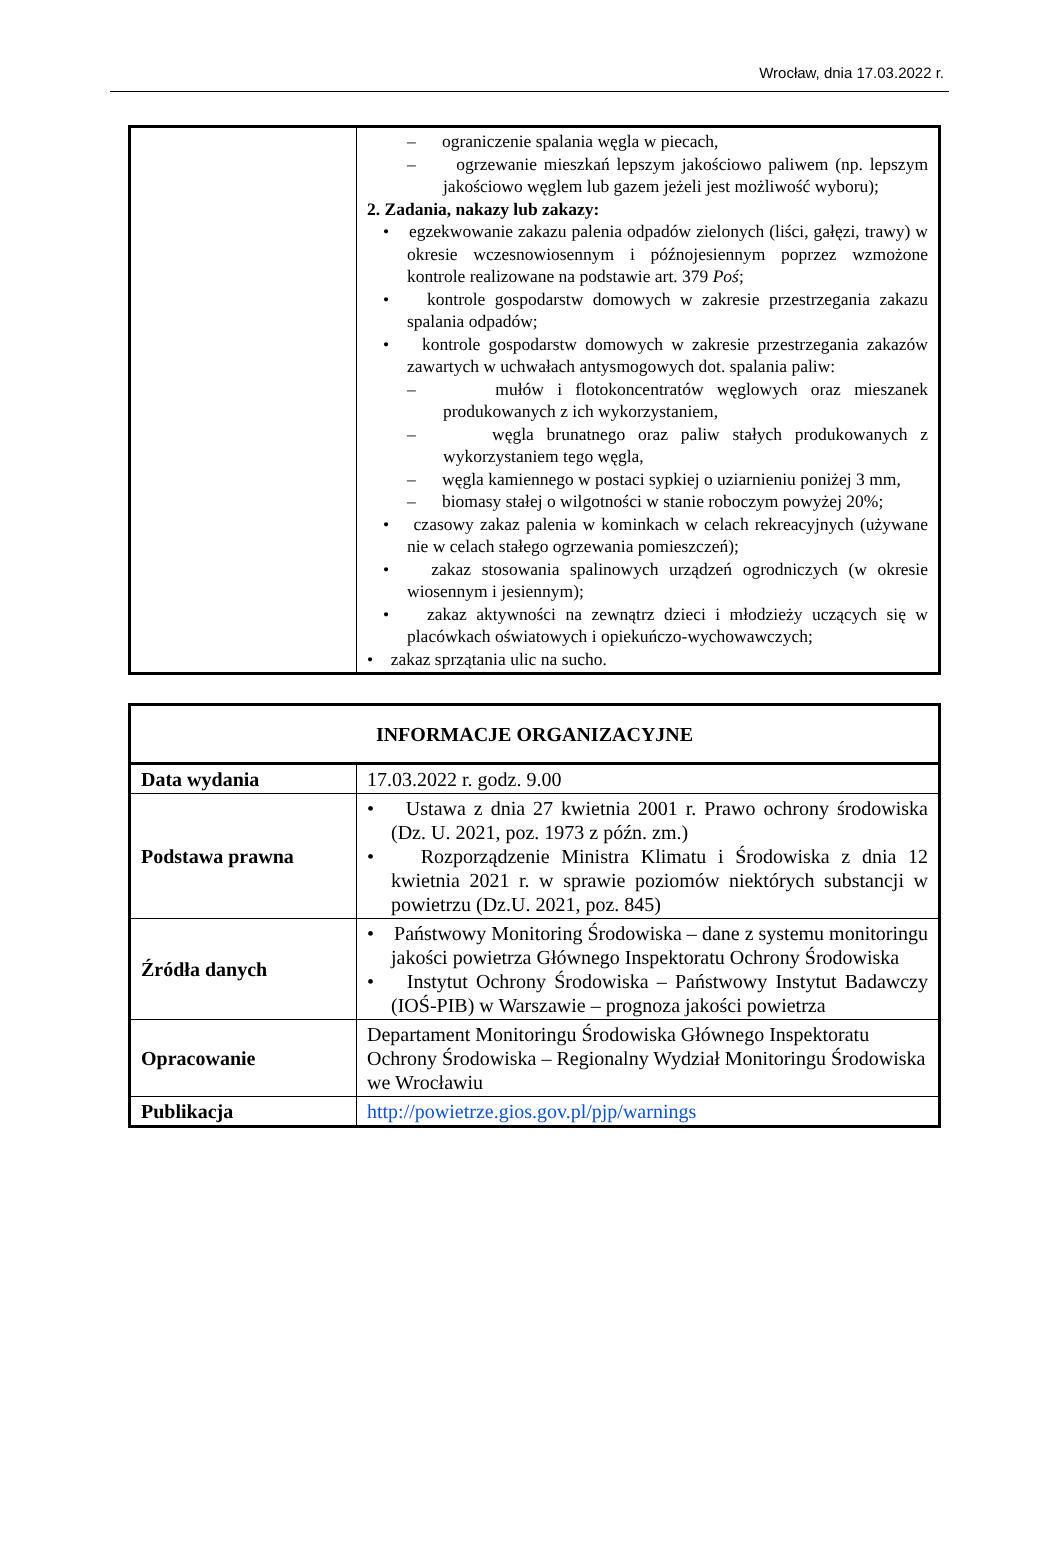Wrocław, dnia 17.03.2022 r.
| | – ograniczenie spalania węgla w piecach, – ogrzewanie mieszkań lepszym jakościowo paliwem (np. lepszym jakościowo węglem lub gazem jeżeli jest możliwość wyboru); 2. Zadania, nakazy lub zakazy: • egzekwowanie zakazu palenia odpadów zielonych (liści, gałęzi, trawy) w okresie wczesnowiosennym i późnojesiennym poprzez wzmożone kontrole realizowane na podstawie art. 379 Poś ; • kontrole gospodarstw domowych w zakresie przestrzegania zakazu spalania odpadów; • kontrole gospodarstw domowych w zakresie przestrzegania zakazów zawartych w uchwałach antysmogowych dot. spalania paliw: – mułów i flotokoncentratów węglowych oraz mieszanek produkowanych z ich wykorzystaniem, – węgla brunatnego oraz paliw stałych produkowanych z wykorzystaniem tego węgla, – węgla kamiennego w postaci sypkiej o uziarnieniu poniżej 3 mm, – biomasy stałej o wilgotności w stanie roboczym powyżej 20%; • czasowy zakaz palenia w kominkach w celach rekreacyjnych (używane nie w celach stałego ogrzewania pomieszczeń); • zakaz stosowania spalinowych urządzeń ogrodniczych (w okresie wiosennym i jesiennym); • zakaz aktywności na zewnątrz dzieci i młodzieży uczących się w placówkach oświatowych i opiekuńczo-wychowawczych; • zakaz sprzątania ulic na sucho. |
| INFORMACJE ORGANIZACYJNE | |
| Data wydania | 17.03.2022 r. godz. 9.00 |
| Podstawa prawna | • Ustawa z dnia 27 kwietnia 2001 r. Prawo ochrony środowiska (Dz. U. 2021, poz. 1973 z późn. zm.) • Rozporządzenie Ministra Klimatu i Środowiska z dnia 12 kwietnia 2021 r. w sprawie poziomów niektórych substancji w powietrzu (Dz.U. 2021, poz. 845) |
| Źródła danych | • Państwowy Monitoring Środowiska – dane z systemu monitoringu jakości powietrza Głównego Inspektoratu Ochrony Środowiska • Instytut Ochrony Środowiska – Państwowy Instytut Badawczy (IOŚ-PIB) w Warszawie – prognoza jakości powietrza |
| Opracowanie | Departament Monitoringu Środowiska Głównego Inspektoratu Ochrony Środowiska – Regionalny Wydział Monitoringu Środowiska we Wrocławiu |
| Publikacja | http://powietrze.gios.gov.pl/pjp/warnings |